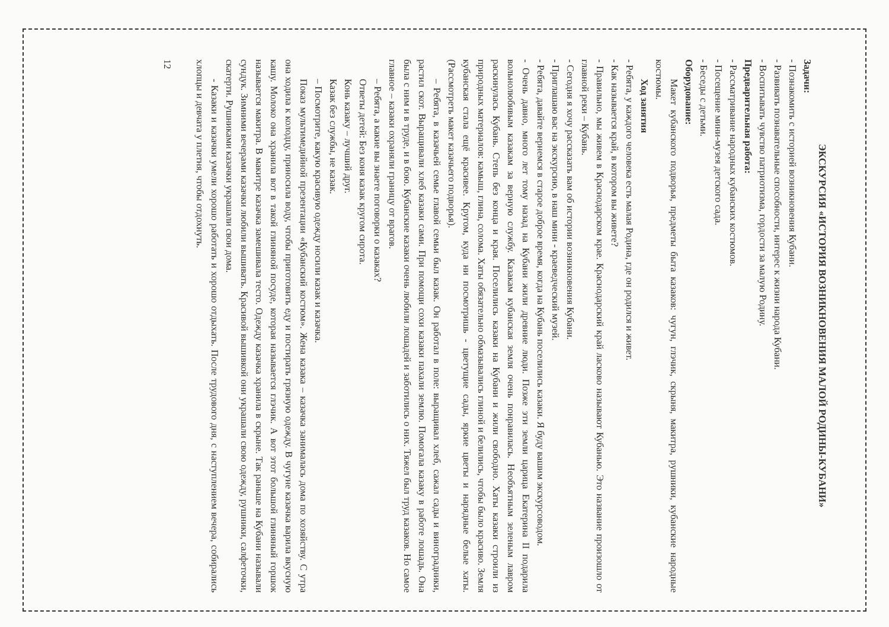ЭКСКУРСИЯ «ИСТОРИЯ ВОЗНИКНОВЕНИЯ МАЛОЙ РОДИНЫ-КУБАНИ»
Задачи:
- Познакомить с историей возникновения Кубани.
- Развивать познавательные способности, интерес к жизни народа Кубани.
- Воспитывать чувство патриотизма, гордости за малую Родину.
Предварительная работа:
- Рассматривание народных кубанских костюмов.
- Посещение мини-музея детского сада.
- Беседы с детьми.
Оборудование:
Макет кубанского подворья, предметы быта казаков: чугун, глэчик, скрыня, макитра, рушники, кубанские народные костюмы.
Ход занятия
- Ребята, у каждого человека есть малая Родина, где он родился и живет.
- Как называется край, в котором вы живете?
- Правильно, мы живем в Краснодарском крае. Краснодарский край ласково называют Кубанью. Это название произошло от главной реки – Кубань.
- Сегодня я хочу рассказать вам об истории возникновения Кубани.
- Приглашаю вас на экскурсию, в наш мини - краеведческий музей.
- Ребята, давайте вернемся в старое доброе время, когда на Кубань поселились казаки. Я буду вашим экскурсоводом.
- Очень давно, много лет тому назад на Кубани жили древние люди. Позже эти земли царица Екатерина II подарила вольнолюбивым казакам за верную службу. Казакам кубанская земля очень понравилась. Необъятным зеленым лавром раскинулась Кубань. Степь без конца и края. Поселились казаки на Кубани и жили свободно. Хаты казаки строили из природных материалов: камыш, глина, солома. Хаты обязательно обмазывались глиной и белились, чтобы было красиво. Земля кубанская стала ещё красивее. Кругом, куда ни посмотришь - цветущие сады, яркие цветы и нарядные белые хаты. (Рассмотреть макет казачьего подворья).
– Ребята, в казачьей семье главой семьи был казак. Он работал в поле: выращивал хлеб, сажал сады и виноградники, растил скот. Выращивали хлеб казаки сами. При помощи сохи казаки пахали землю. Помогала казаку в работе лошадь. Она была с ним и в труде, и в бою. Кубанские казаки очень любили лошадей и заботились о них. Тяжел был труд казаков. Но самое главное – казаки охраняли границу от врагов.
– Ребята, а какие вы знаете поговорки о казаках?
Ответы детей: Без коня казак кругом сирота.
Конь казаку – лучший друг.
Казак без службы, не казак.
– Посмотрите, какую красивую одежду носили казак и казачка.
Показ мультимедийной презентации «Кубанский костюм». Жена казака – казачка занималась дома по хозяйству. С утра она ходила к колодцу, приносила воду, чтобы приготовить еду и постирать грязную одежду. В чугуне казачка варила вкусную кашу. Молоко она хранила вот в такой глиняной посуде, которая называется глэчик. А вот этот большой глиняный горшок называется макитра. В макитре казачка замешивала тесто. Одежду казачка хранила в скрыне. Так раньше на Кубани называли сундук. Зимними вечерами казачки любили вышивать. Красивой вышивкой они украшали свою одежду, рушники, салфеточки, скатерти. Рушниками казачки украшали свои дома.
- Казаки и казачки умели хорошо работать и хорошо отдыхать. После трудового дня, с наступлением вечера, собирались хлопцы и девчата у плетня, чтобы отдохнуть.
12